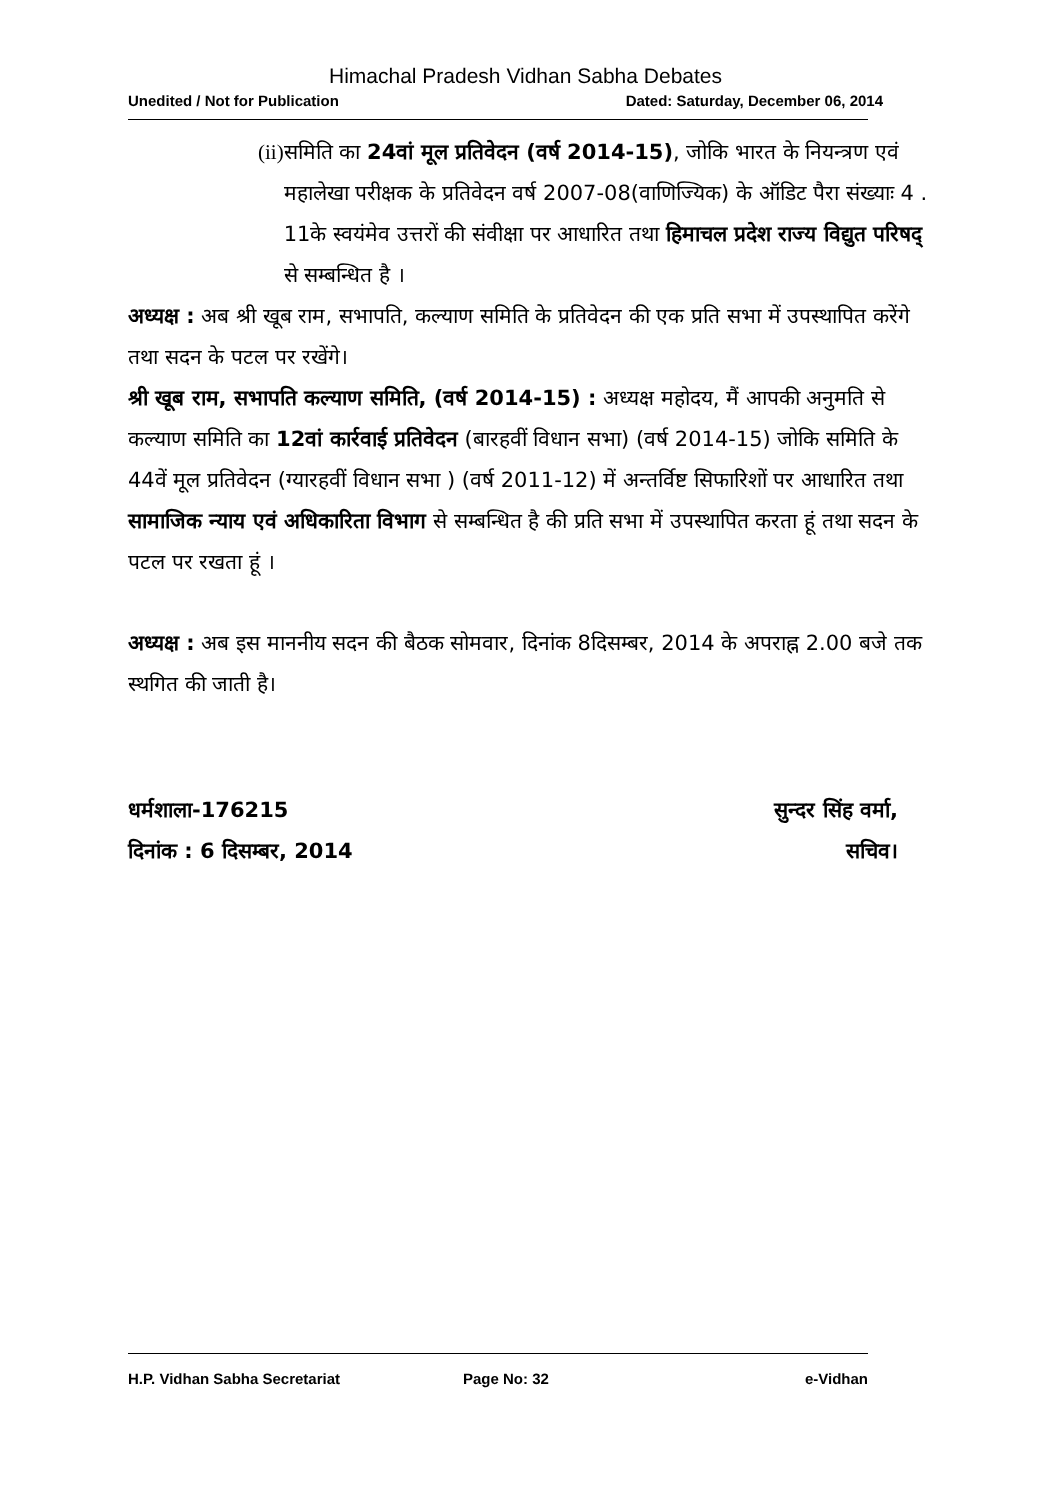Himachal Pradesh Vidhan Sabha Debates
Unedited / Not for Publication Dated: Saturday, December 06, 2014
(ii) समिति का 24वां मूल प्रतिवेदन (वर्ष 2014-15), जोकि भारत के नियन्त्रण एवं महालेखा परीक्षक के प्रतिवेदन वर्ष 2007-08(वाणिज्यिक) के ऑडिट पैरा संख्याः 4 . 11के स्वयंमेव उत्तरों की संवीक्षा पर आधारित तथा हिमाचल प्रदेश राज्य विद्युत परिषद् से सम्बन्धित है ।
अध्यक्ष : अब श्री खूब राम, सभापति, कल्याण समिति के प्रतिवेदन की एक प्रति सभा में उपस्थापित करेंगे तथा सदन के पटल पर रखेंगे।
श्री खूब राम, सभापति कल्याण समिति, (वर्ष 2014-15) : अध्यक्ष महोदय, मैं आपकी अनुमति से कल्याण समिति का 12वां कार्रवाई प्रतिवेदन (बारहवीं विधान सभा) (वर्ष 2014-15) जोकि समिति के 44वें मूल प्रतिवेदन (ग्यारहवीं विधान सभा ) (वर्ष 2011-12) में अन्तर्विष्ट सिफारिशों पर आधारित तथा सामाजिक न्याय एवं अधिकारिता विभाग से सम्बन्धित है की प्रति सभा में उपस्थापित करता हूं तथा सदन के पटल पर रखता हूं ।
अध्यक्ष : अब इस माननीय सदन की बैठक सोमवार, दिनांक 8दिसम्बर, 2014 के अपराह्न 2.00 बजे तक स्थगित की जाती है।
धर्मशाला-176215
दिनांक : 6 दिसम्बर, 2014
सुन्दर सिंह वर्मा,
सचिव।
H.P. Vidhan Sabha Secretariat Page No: 32 e-Vidhan